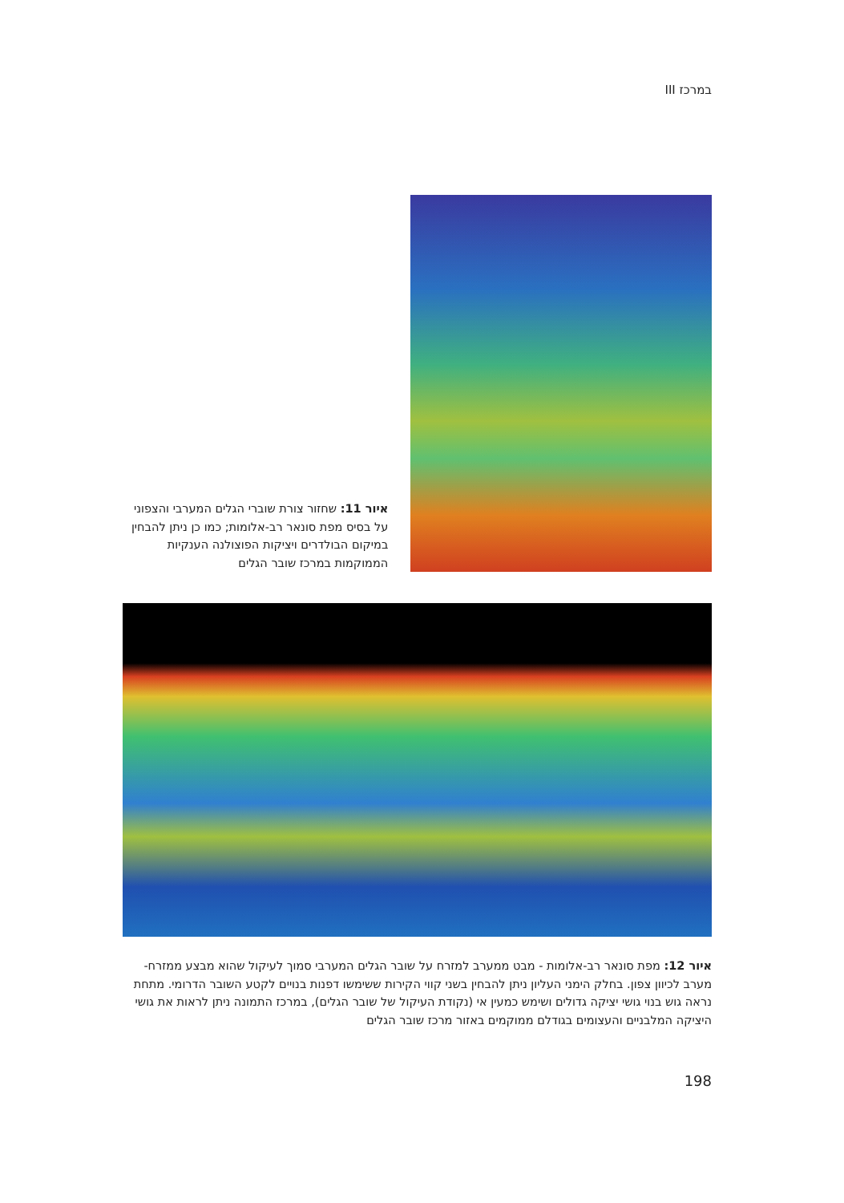במרכז III
איור 11: שחזור צורת שוברי הגלים המערבי והצפוני על בסיס מפת סונאר רב-אלומות; כמו כן ניתן להבחין במיקום הבולדרים ויציקות הפוצולנה הענקיות הממוקמות במרכז שובר הגלים
איור 12: מפת סונאר רב-אלומות - מבט ממערב למזרח על שובר הגלים המערבי סמוך לעיקול שהוא מבצע ממזרח-מערב לכיוון צפון. בחלק הימני העליון ניתן להבחין בשני קווי הקירות ששימשו דפנות בנויים לקטע השובר הדרומי. מתחת נראה גוש בנוי גושי יציקה גדולים ושימש כמעין אי (נקודת העיקול של שובר הגלים), במרכז התמונה ניתן לראות את גושי היציקה המלבניים והעצומים בגודלם ממוקמים באזור מרכז שובר הגלים
198